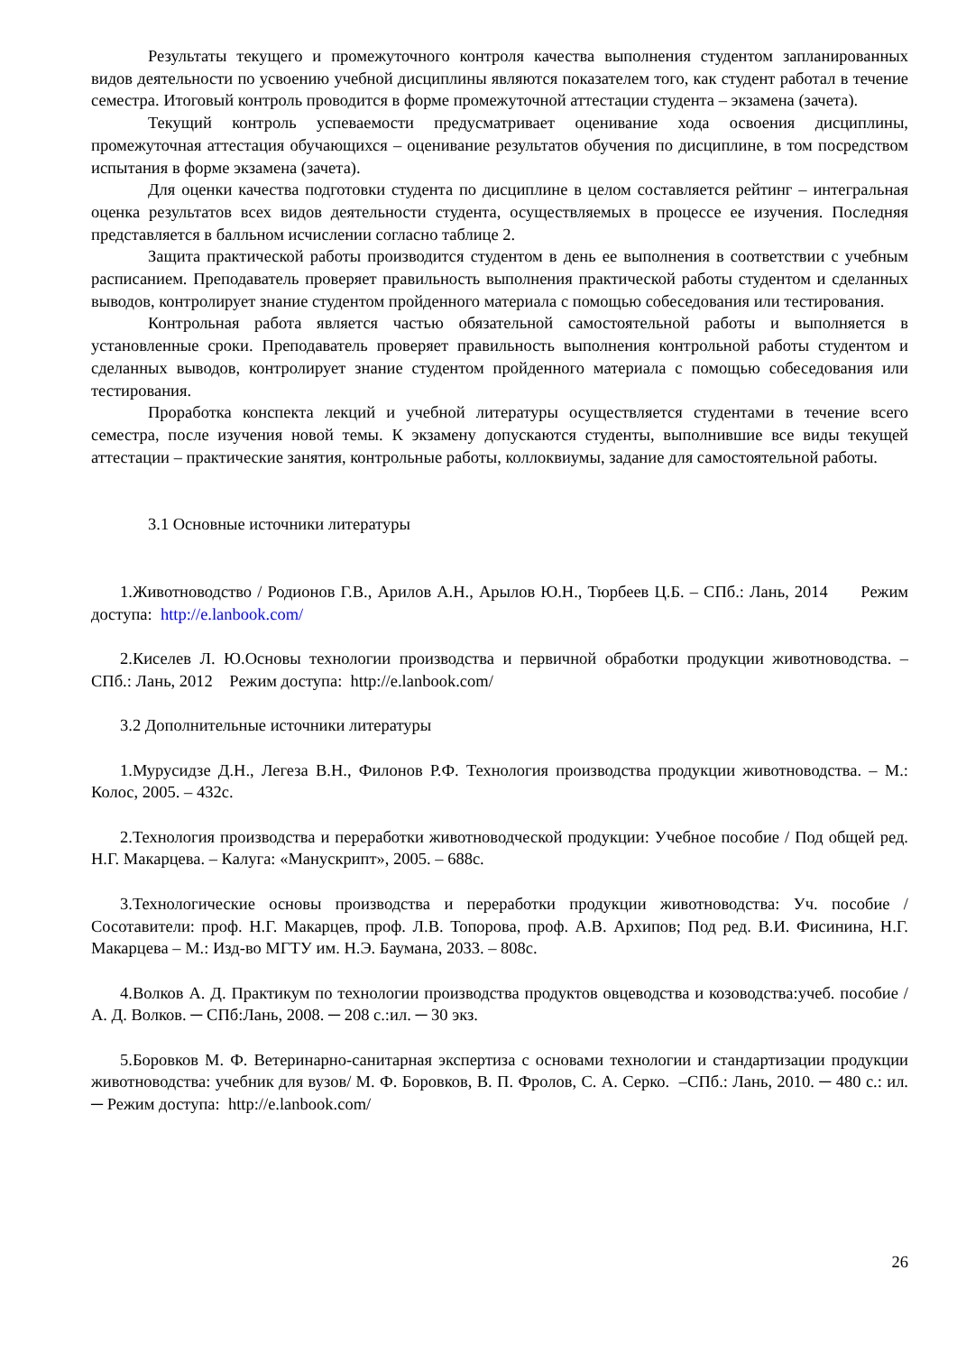Результаты текущего и промежуточного контроля качества выполнения студентом запланированных видов деятельности по усвоению учебной дисциплины являются показателем того, как студент работал в течение семестра. Итоговый контроль проводится в форме промежуточной аттестации студента – экзамена (зачета).
Текущий контроль успеваемости предусматривает оценивание хода освоения дисциплины, промежуточная аттестация обучающихся – оценивание результатов обучения по дисциплине, в том посредством испытания в форме экзамена (зачета).
Для оценки качества подготовки студента по дисциплине в целом составляется рейтинг – интегральная оценка результатов всех видов деятельности студента, осуществляемых в процессе ее изучения. Последняя представляется в балльном исчислении согласно таблице 2.
Защита практической работы производится студентом в день ее выполнения в соответствии с учебным расписанием. Преподаватель проверяет правильность выполнения практической работы студентом и сделанных выводов, контролирует знание студентом пройденного материала с помощью собеседования или тестирования.
Контрольная работа является частью обязательной самостоятельной работы и выполняется в установленные сроки. Преподаватель проверяет правильность выполнения контрольной работы студентом и сделанных выводов, контролирует знание студентом пройденного материала с помощью собеседования или тестирования.
Проработка конспекта лекций и учебной литературы осуществляется студентами в течение всего семестра, после изучения новой темы. К экзамену допускаются студенты, выполнившие все виды текущей аттестации – практические занятия, контрольные работы, коллоквиумы, задание для самостоятельной работы.
3.1 Основные источники литературы
1.Животноводство / Родионов Г.В., Арилов А.Н., Арылов Ю.Н., Тюрбеев Ц.Б. – СПб.: Лань, 2014 Режим доступа: http://e.lanbook.com/
2.Киселев Л. Ю.Основы технологии производства и первичной обработки продукции животноводства. – СПб.: Лань, 2012 Режим доступа: http://e.lanbook.com/
3.2 Дополнительные источники литературы
1.Мурусидзе Д.Н., Легеза В.Н., Филонов Р.Ф. Технология производства продукции животноводства. – М.: Колос, 2005. – 432с.
2.Технология производства и переработки животноводческой продукции: Учебное пособие / Под общей ред. Н.Г. Макарцева. – Калуга: «Манускрипт», 2005. – 688с.
3.Технологические основы производства и переработки продукции животноводства: Уч. пособие / Сосотавители: проф. Н.Г. Макарцев, проф. Л.В. Топорова, проф. А.В. Архипов; Под ред. В.И. Фисинина, Н.Г. Макарцева – М.: Изд-во МГТУ им. Н.Э. Баумана, 2033. – 808с.
4.Волков А. Д. Практикум по технологии производства продуктов овцеводства и козоводства:учеб. пособие / А. Д. Волков. ─ СПб:Лань, 2008. ─ 208 с.:ил. ─ 30 экз.
5.Боровков М. Ф. Ветеринарно-санитарная экспертиза с основами технологии и стандартизации продукции животноводства: учебник для вузов/ М. Ф. Боровков, В. П. Фролов, С. А. Серко. –СПб.: Лань, 2010. ─ 480 с.: ил. ─ Режим доступа: http://e.lanbook.com/
26